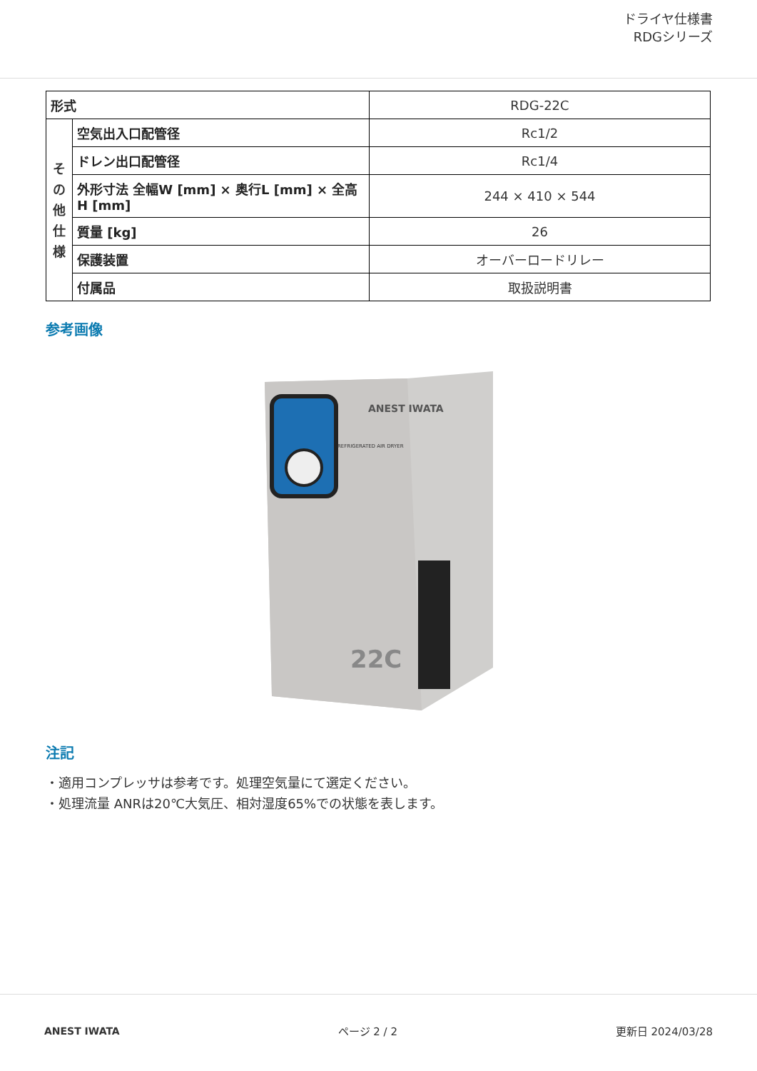ドライヤ仕様書
RDGシリーズ
| 形式 | | RDG-22C |
| そ の 他 仕 様 | 空気出入口配管径 | Rc1/2 |
| | ドレン出口配管径 | Rc1/4 |
| | 外形寸法 全幅W [mm] × 奥行L [mm] × 全高H [mm] | 244 × 410 × 544 |
| | 質量 [kg] | 26 |
| | 保護装置 | オーバーロードリレー |
| | 付属品 | 取扱説明書 |
参考画像
ANEST IWATA
REFRIGERATED AIR DRYER
22C
注記
・適用コンプレッサは参考です。処理空気量にて選定ください。
・処理流量 ANRは20℃大気圧、相対湿度65%での状態を表します。
ANEST IWATA ページ 2 / 2 更新日 2024/03/28